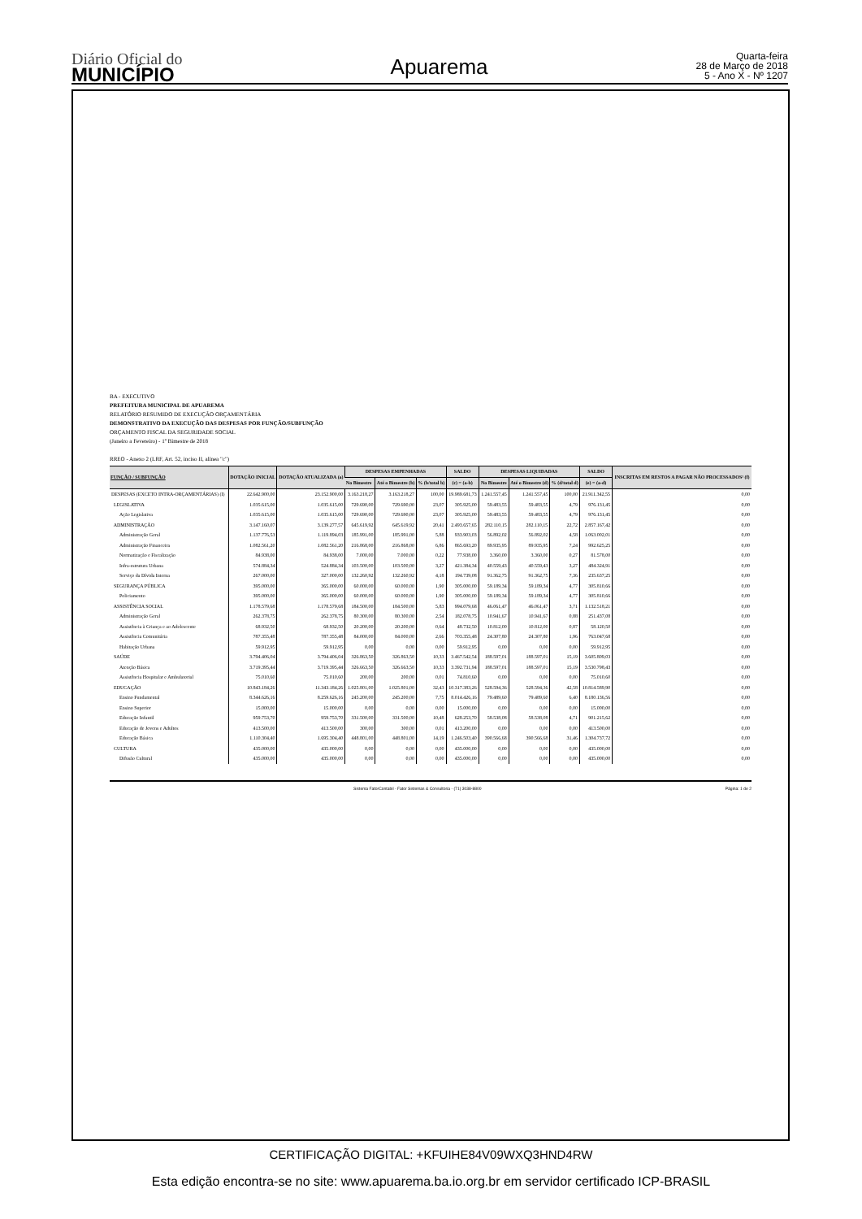Diário Oficial do
MUNICÍPIO
Apuarema
Quarta-feira
28 de Março de 2018
5 - Ano X - Nº 1207
BA - EXECUTIVO
PREFEITURA MUNICIPAL DE APUAREMA
RELATÓRIO RESUMIDO DE EXECUÇÃO ORÇAMENTÁRIA
DEMONSTRATIVO DA EXECUÇÃO DAS DESPESAS POR FUNÇÃO/SUBFUNÇÃO
ORÇAMENTO FISCAL DA SEGURIDADE SOCIAL
(Janeiro a Fevereiro) - 1º Bimestre de 2018
RREO - Anexo 2 (LRF, Art. 52, inciso II, alínea "c")
| FUNÇÃO / SUBFUNÇÃO | DOTAÇÃO INICIAL | DOTAÇÃO ATUALIZADA (a) | DESPESAS EMPENHADAS | | | SALDO | DESPESAS LIQUIDADAS | | | SALDO | INSCRITAS EM RESTOS A PAGAR NÃO PROCESSADOS¹ (f) |
| --- | --- | --- | --- | --- | --- | --- | --- | --- | --- | --- | --- |
| | | | No Bimestre | Até o Bimestre (b) | % (b/total b) | (c) = (a-b) | No Bimestre | Até o Bimestre (d) | % (d/total d) | (e) = (a-d) | |
| DESPESAS (EXCETO INTRA-ORÇAMENTÁRIAS) (I) | 22.642.900,00 | 23.152.900,00 | 3.163.218,27 | 3.163.218,27 | 100,00 | 19.989.681,73 | 1.241.557,45 | 1.241.557,45 | 100,00 | 21.911.342,55 | 0,00 |
| LEGISLATIVA | 1.035.615,00 | 1.035.615,00 | 729.690,00 | 729.690,00 | 23,07 | 305.925,00 | 59.483,55 | 59.483,55 | 4,79 | 976.131,45 | 0,00 |
| Ação Legislativa | 1.035.615,00 | 1.035.615,00 | 729.690,00 | 729.690,00 | 23,07 | 305.925,00 | 59.483,55 | 59.483,55 | 4,79 | 976.131,45 | 0,00 |
| ADMINISTRAÇÃO | 3.147.160,07 | 3.139.277,57 | 645.619,92 | 645.619,92 | 20,41 | 2.493.657,65 | 282.110,15 | 282.110,15 | 22,72 | 2.857.167,42 | 0,00 |
| Administração Geral | 1.137.776,53 | 1.119.894,03 | 185.991,00 | 185.991,00 | 5,88 | 933.903,03 | 56.892,02 | 56.892,02 | 4,58 | 1.063.002,01 | 0,00 |
| Administração Financeira | 1.082.561,20 | 1.082.561,20 | 216.868,00 | 216.868,00 | 6,86 | 865.693,20 | 89.935,95 | 89.935,95 | 7,24 | 992.625,25 | 0,00 |
| Normatização e Fiscalização | 84.938,00 | 84.938,00 | 7.000,00 | 7.000,00 | 0,22 | 77.938,00 | 3.360,00 | 3.360,00 | 0,27 | 81.578,00 | 0,00 |
| Infra-estrutura Urbana | 574.884,34 | 524.884,34 | 103.500,00 | 103.500,00 | 3,27 | 421.384,34 | 40.559,43 | 40.559,43 | 3,27 | 484.324,91 | 0,00 |
| Serviço da Dívida Interna | 267.000,00 | 327.000,00 | 132.260,92 | 132.260,92 | 4,18 | 194.739,08 | 91.362,75 | 91.362,75 | 7,36 | 235.637,25 | 0,00 |
| SEGURANÇA PÚBLICA | 395.000,00 | 365.000,00 | 60.000,00 | 60.000,00 | 1,90 | 305.000,00 | 59.189,34 | 59.189,34 | 4,77 | 305.810,66 | 0,00 |
| Policiamento | 395.000,00 | 365.000,00 | 60.000,00 | 60.000,00 | 1,90 | 305.000,00 | 59.189,34 | 59.189,34 | 4,77 | 305.810,66 | 0,00 |
| ASSISTÊNCIA SOCIAL | 1.178.579,68 | 1.178.579,68 | 184.500,00 | 184.500,00 | 5,83 | 994.079,68 | 46.061,47 | 46.061,47 | 3,71 | 1.132.518,21 | 0,00 |
| Administração Geral | 262.378,75 | 262.378,75 | 80.300,00 | 80.300,00 | 2,54 | 182.078,75 | 10.941,67 | 10.941,67 | 0,88 | 251.437,08 | 0,00 |
| Assistência à Criança e ao Adolescente | 68.932,50 | 68.932,50 | 20.200,00 | 20.200,00 | 0,64 | 48.732,50 | 10.812,00 | 10.812,00 | 0,87 | 58.120,50 | 0,00 |
| Assistência Comunitária | 787.355,48 | 787.355,48 | 84.000,00 | 84.000,00 | 2,66 | 703.355,48 | 24.307,80 | 24.307,80 | 1,96 | 763.047,68 | 0,00 |
| Habitação Urbana | 59.912,95 | 59.912,95 | 0,00 | 0,00 | 0,00 | 59.912,95 | 0,00 | 0,00 | 0,00 | 59.912,95 | 0,00 |
| SAÚDE | 3.794.406,04 | 3.794.406,04 | 326.863,50 | 326.863,50 | 10,33 | 3.467.542,54 | 188.597,01 | 188.597,01 | 15,19 | 3.605.809,03 | 0,00 |
| Atenção Básica | 3.719.395,44 | 3.719.395,44 | 326.663,50 | 326.663,50 | 10,33 | 3.392.731,94 | 188.597,01 | 188.597,01 | 15,19 | 3.530.798,43 | 0,00 |
| Assistência Hospitalar e Ambulatorial | 75.010,60 | 75.010,60 | 200,00 | 200,00 | 0,01 | 74.810,60 | 0,00 | 0,00 | 0,00 | 75.010,60 | 0,00 |
| EDUCAÇÃO | 10.843.184,26 | 11.343.184,26 | 1.025.801,00 | 1.025.801,00 | 32,43 | 10.317.383,26 | 528.594,36 | 528.594,36 | 42,58 | 10.814.589,90 | 0,00 |
| Ensino Fundamental | 8.344.626,16 | 8.259.626,16 | 245.200,00 | 245.200,00 | 7,75 | 8.014.426,16 | 79.489,60 | 79.489,60 | 6,40 | 8.180.136,56 | 0,00 |
| Ensino Superior | 15.000,00 | 15.000,00 | 0,00 | 0,00 | 0,00 | 15.000,00 | 0,00 | 0,00 | 0,00 | 15.000,00 | 0,00 |
| Educação Infantil | 959.753,70 | 959.753,70 | 331.500,00 | 331.500,00 | 10,48 | 628.253,70 | 58.538,08 | 58.538,08 | 4,71 | 901.215,62 | 0,00 |
| Educação de Jovens e Adultos | 413.500,00 | 413.500,00 | 300,00 | 300,00 | 0,01 | 413.200,00 | 0,00 | 0,00 | 0,00 | 413.500,00 | 0,00 |
| Educação Básica | 1.110.304,40 | 1.695.304,40 | 448.801,00 | 448.801,00 | 14,19 | 1.246.503,40 | 390.566,68 | 390.566,68 | 31,46 | 1.304.737,72 | 0,00 |
| CULTURA | 435.000,00 | 435.000,00 | 0,00 | 0,00 | 0,00 | 435.000,00 | 0,00 | 0,00 | 0,00 | 435.000,00 | 0,00 |
| Difusão Cultural | 435.000,00 | 435.000,00 | 0,00 | 0,00 | 0,00 | 435.000,00 | 0,00 | 0,00 | 0,00 | 435.000,00 | 0,00 |
Sistema FatorContabil - Fator Sistemas & Consultoria - (71) 3038-8800 Página: 1 de 2
CERTIFICAÇÃO DIGITAL: +KFUIHE84V09WXQ3HND4RW
Esta edição encontra-se no site: www.apuarema.ba.io.org.br em servidor certificado ICP-BRASIL